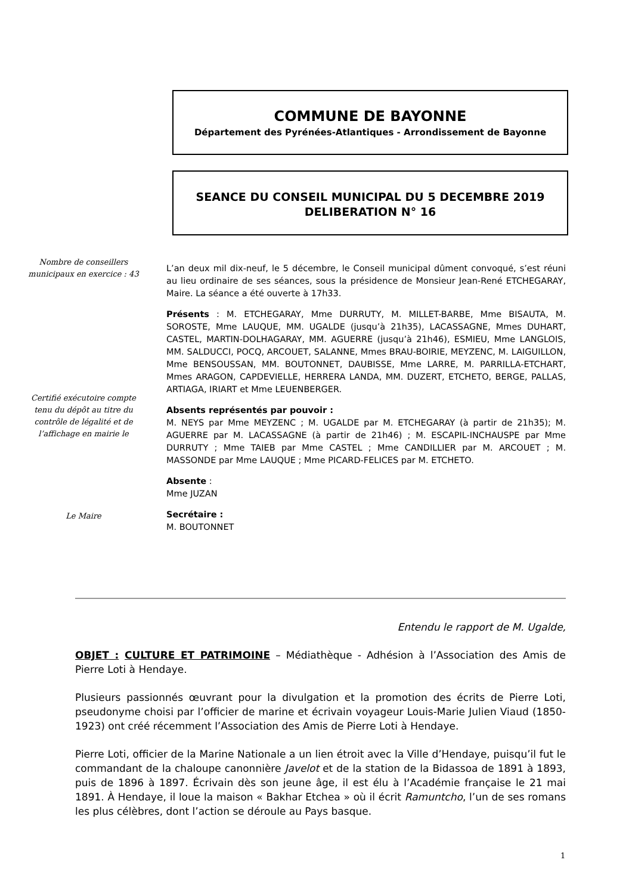COMMUNE DE BAYONNE
Département des Pyrénées-Atlantiques - Arrondissement de Bayonne
SEANCE DU CONSEIL MUNICIPAL DU 5 DECEMBRE 2019
DELIBERATION N° 16
Nombre de conseillers municipaux en exercice : 43
Certifié exécutoire compte tenu du dépôt au titre du contrôle de légalité et de l’affichage en mairie le
Le Maire
L’an deux mil dix-neuf, le 5 décembre, le Conseil municipal dûment convoqué, s’est réuni au lieu ordinaire de ses séances, sous la présidence de Monsieur Jean-René ETCHEGARAY, Maire. La séance a été ouverte à 17h33.
Présents : M. ETCHEGARAY, Mme DURRUTY, M. MILLET-BARBE, Mme BISAUTA, M. SOROSTE, Mme LAUQUE, MM. UGALDE (jusqu’à 21h35), LACASSAGNE, Mmes DUHART, CASTEL, MARTIN-DOLHAGARAY, MM. AGUERRE (jusqu’à 21h46), ESMIEU, Mme LANGLOIS, MM. SALDUCCI, POCQ, ARCOUET, SALANNE, Mmes BRAU-BOIRIE, MEYZENC, M. LAIGUILLON, Mme BENSOUSSAN, MM. BOUTONNET, DAUBISSE, Mme LARRE, M. PARRILLA-ETCHART, Mmes ARAGON, CAPDEVIELLE, HERRERA LANDA, MM. DUZERT, ETCHETO, BERGE, PALLAS, ARTIAGA, IRIART et Mme LEUENBERGER.
Absents représentés par pouvoir :
M. NEYS par Mme MEYZENC ; M. UGALDE par M. ETCHEGARAY (à partir de 21h35); M. AGUERRE par M. LACASSAGNE (à partir de 21h46) ; M. ESCAPIL-INCHAUSPE par Mme DURRUTY ; Mme TAIEB par Mme CASTEL ; Mme CANDILLIER par M. ARCOUET ; M. MASSONDE par Mme LAUQUE ; Mme PICARD-FELICES par M. ETCHETO.
Absente :
Mme JUZAN
Secrétaire :
M. BOUTONNET
Entendu le rapport de M. Ugalde,
OBJET : CULTURE ET PATRIMOINE – Médiathèque - Adhésion à l’Association des Amis de Pierre Loti à Hendaye.
Plusieurs passionnés œuvrant pour la divulgation et la promotion des écrits de Pierre Loti, pseudonyme choisi par l’officier de marine et écrivain voyageur Louis-Marie Julien Viaud (1850-1923) ont créé récemment l’Association des Amis de Pierre Loti à Hendaye.
Pierre Loti, officier de la Marine Nationale a un lien étroit avec la Ville d’Hendaye, puisqu’il fut le commandant de la chaloupe canonnière Javelot et de la station de la Bidassoa de 1891 à 1893, puis de 1896 à 1897. Écrivain dès son jeune âge, il est élu à l’Académie française le 21 mai 1891. À Hendaye, il loue la maison « Bakhar Etchea » où il écrit Ramuntcho, l’un de ses romans les plus célèbres, dont l’action se déroule au Pays basque.
1